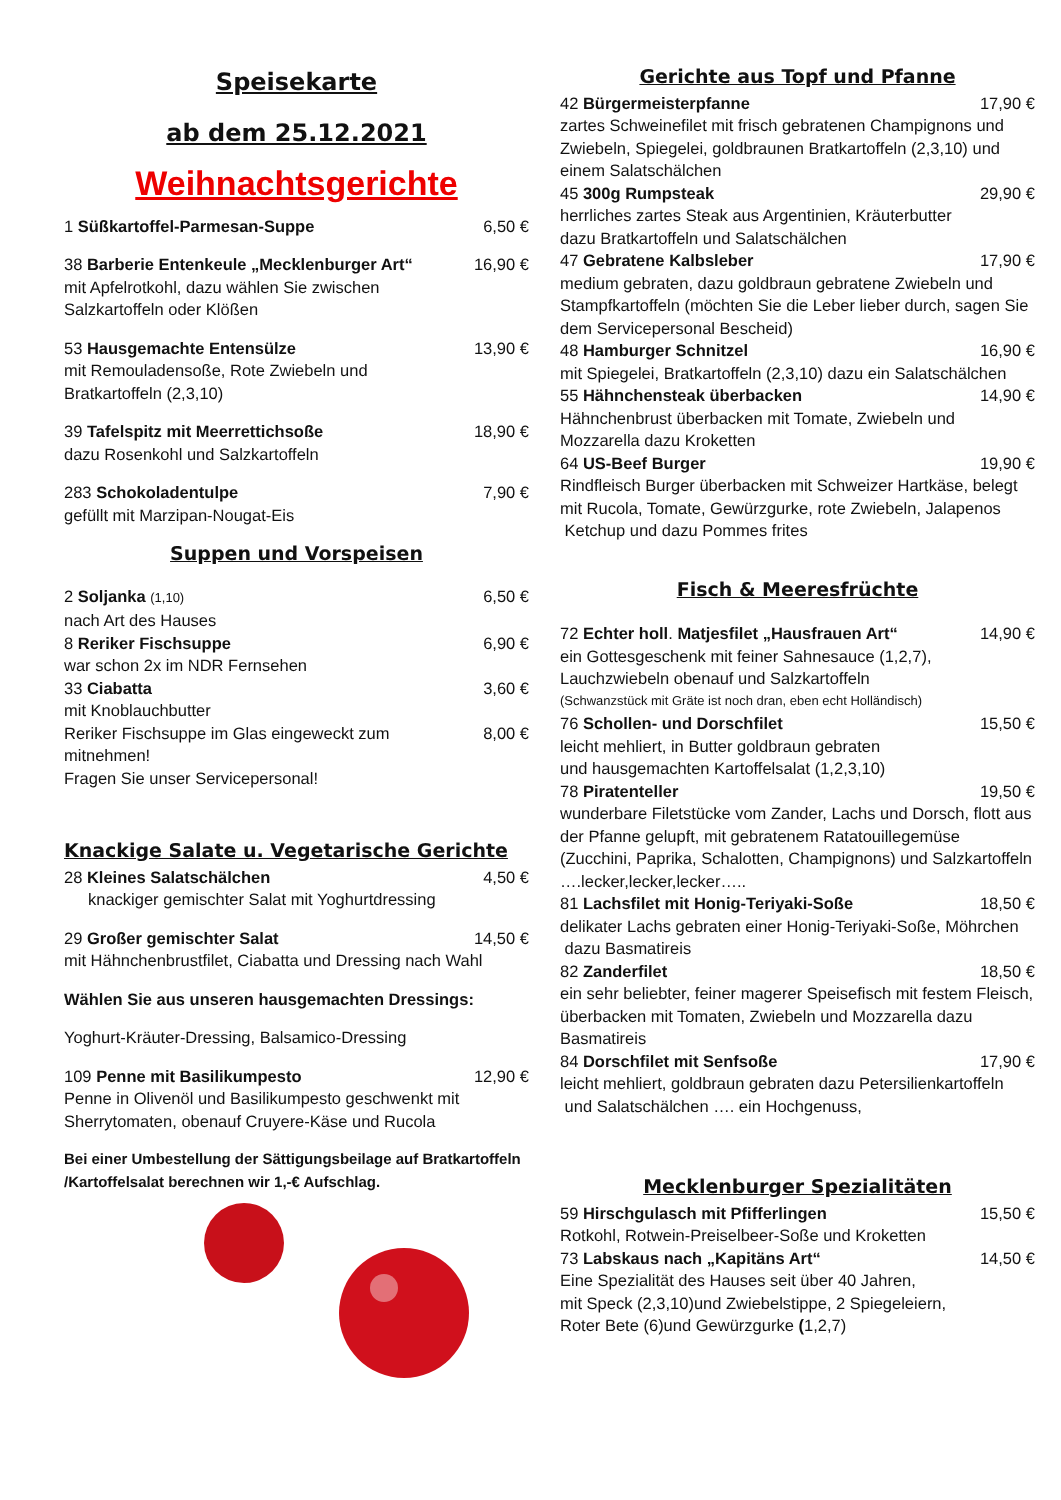Speisekarte
ab dem 25.12.2021
Weihnachtsgerichte
1 Süßkartoffel-Parmesan-Suppe 6,50 €
38 Barberie Entenkeule „Mecklenburger Art“16,90 €
mit Apfelrotkohl, dazu wählen Sie zwischen
Salzkartoffeln oder Klößen
53 Hausgemachte Entensülze 13,90 €
mit Remouladensoße, Rote Zwiebeln und
Bratkartoffeln (2,3,10)
39 Tafelspitz mit Meerrettichsoße 18,90 €
dazu Rosenkohl und Salzkartoffeln
283 Schokoladentulpe 7,90 €
gefüllt mit Marzipan-Nougat-Eis
Suppen und Vorspeisen
2 Soljanka (1,10) 6,50 €
nach Art des Hauses
8 Reriker Fischsuppe 6,90 €
war schon 2x im NDR Fernsehen
33 Ciabatta 3,60 €
mit Knoblauchbutter
Reriker Fischsuppe im Glas eingeweckt zum
mitnehmen! 8,00 €
Fragen Sie unser Servicepersonal!
Knackige Salate u. Vegetarische Gerichte
28 Kleines Salatschälchen 4,50 €
knackiger gemischter Salat mit Yoghurtdressing
29 Großer gemischter Salat 14,50 €
mit Hähnchenbrustfilet, Ciabatta und Dressing nach Wahl
Wählen Sie aus unseren hausgemachten Dressings:
Yoghurt-Kräuter-Dressing, Balsamico-Dressing
109 Penne mit Basilikumpesto 12,90 €
Penne in Olivenöl und Basilikumpesto geschwenkt mit
Sherrytomaten, obenauf Cruyere-Käse und Rucola
Bei einer Umbestellung der Sättigungsbeilage auf Bratkartoffeln /Kartoffelsalat berechnen wir 1,-€ Aufschlag.
Gerichte aus Topf und Pfanne
42 Bürgermeisterpfanne 17,90 €
zartes Schweinefilet mit frisch gebratenen Champignons und Zwiebeln, Spiegelei, goldbraunen Bratkartoffeln (2,3,10) und einem Salatschälchen
45 300g Rumpsteak 29,90 €
herrliches zartes Steak aus Argentinien, Kräuterbutter
dazu Bratkartoffeln und Salatschälchen
47 Gebratene Kalbsleber 17,90 €
medium gebraten, dazu goldbraun gebratene Zwiebeln und Stampfkartoffeln (möchten Sie die Leber lieber durch, sagen Sie dem Servicepersonal Bescheid)
48 Hamburger Schnitzel 16,90 €
mit Spiegelei, Bratkartoffeln (2,3,10) dazu ein Salatschälchen
55 Hähnchensteak überbacken 14,90 €
Hähnchenbrust überbacken mit Tomate, Zwiebeln und Mozzarella dazu Kroketten
64 US-Beef Burger 19,90 €
Rindfleisch Burger überbacken mit Schweizer Hartkäse, belegt mit Rucola, Tomate, Gewürzgurke, rote Zwiebeln, Jalapenos
Ketchup und dazu Pommes frites
Fisch & Meeresfrüchte
72 Echter holl. Matjesfilet „Hausfrauen Art“14,90 €
ein Gottesgeschenk mit feiner Sahnesauce (1,2,7),
Lauchzwiebeln obenauf und Salzkartoffeln
(Schwanzstück mit Gräte ist noch dran, eben echt Holländisch)
76 Schollen- und Dorschfilet 15,50 €
leicht mehliert, in Butter goldbraun gebraten
und hausgemachten Kartoffelsalat (1,2,3,10)
78 Piratenteller 19,50 €
wunderbare Filetstücke vom Zander, Lachs und Dorsch, flott aus der Pfanne gelupft, mit gebratenem Ratatouillegemüse (Zucchini, Paprika, Schalotten, Champignons) und Salzkartoffeln ….lecker,lecker,lecker…..
81 Lachsfilet mit Honig-Teriyaki-Soße 18,50 €
delikater Lachs gebraten einer Honig-Teriyaki-Soße, Möhrchen
dazu Basmatireis
82 Zanderfilet 18,50 €
ein sehr beliebter, feiner magerer Speisefisch mit festem Fleisch, überbacken mit Tomaten, Zwiebeln und Mozzarella dazu Basmatireis
84 Dorschfilet mit Senfsoße 17,90 €
leicht mehliert, goldbraun gebraten dazu Petersilienkartoffeln
und Salatschälchen …. ein Hochgenuss,
Mecklenburger Spezialitäten
59 Hirschgulasch mit Pfifferlingen 15,50 €
Rotkohl, Rotwein-Preiselbeer-Soße und Kroketten
73 Labskaus nach „Kapitäns Art“14,50 €
Eine Spezialität des Hauses seit über 40 Jahren,
mit Speck (2,3,10)und Zwiebelstippe, 2 Spiegeleiern,
Roter Bete (6)und Gewürzgurke (1,2,7)